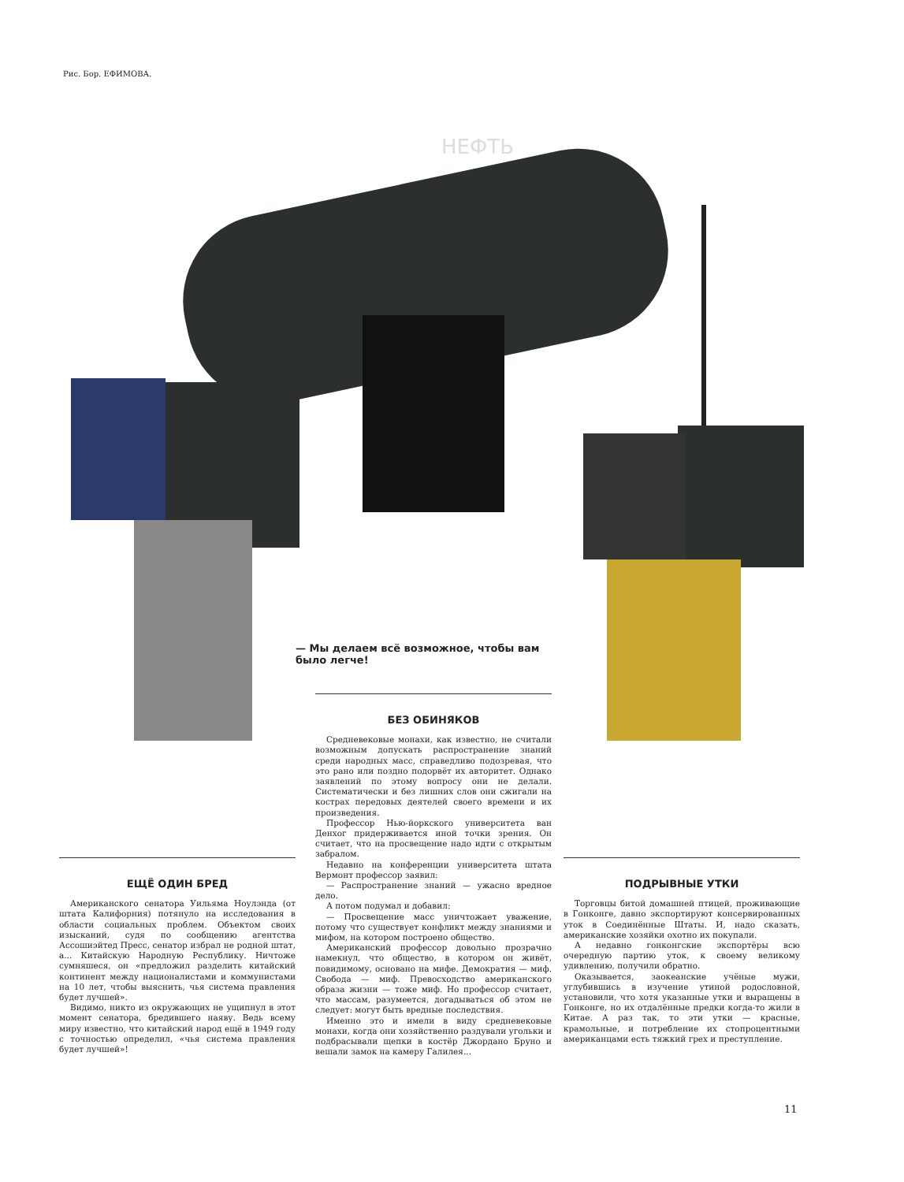Рис. Бор. ЕФИМОВА.
НЕФТЬ
— Мы делаем всё возможное, чтобы вам было легче!
БЕЗ ОБИНЯКОВ
Средневековые монахи, как известно, не считали возможным допускать распространение знаний среди народных масс, справедливо подозревая, что это рано или поздно подорвёт их авторитет. Однако заявлений по этому вопросу они не делали. Систематически и без лишних слов они сжигали на кострах передовых деятелей своего времени и их произведения.
Профессор Нью-йоркского университета ван Денхог придерживается иной точки зрения. Он считает, что на просвещение надо идти с открытым забралом.
Недавно на конференции университета штата Вермонт профессор заявил:
— Распространение знаний — ужасно вредное дело.
А потом подумал и добавил:
— Просвещение масс уничтожает уважение, потому что существует конфликт между знаниями и мифом, на котором построено общество.
Американский профессор довольно прозрачно намекнул, что общество, в котором он живёт, повидимому, основано на мифе. Демократия — миф. Свобода — миф. Превосходство американского образа жизни — тоже миф. Но профессор считает, что массам, разумеется, догадываться об этом не следует: могут быть вредные последствия.
Именно это и имели в виду средневековые монахи, когда они хозяйственно раздували угольки и подбрасывали щепки в костёр Джордано Бруно и вешали замок на камеру Галилея...
ЕЩЁ ОДИН БРЕД
Американского сенатора Уильяма Ноулэнда (от штата Калифорния) потянуло на исследования в области социальных проблем. Объектом своих изысканий, судя по сообщению агентства Ассошиэйтед Пресс, сенатор избрал не родной штат, а... Китайскую Народную Республику. Ничтоже сумняшеся, он «предложил разделить китайский континент между националистами и коммунистами на 10 лет, чтобы выяснить, чья система правления будет лучшей».
Видимо, никто из окружающих не ущипнул в этот момент сенатора, бредившего наяву. Ведь всему миру известно, что китайский народ ещё в 1949 году с точностью определил, «чья система правления будет лучшей»!
ПОДРЫВНЫЕ УТКИ
Торговцы битой домашней птицей, проживающие в Гонконге, давно экспортируют консервированных уток в Соединённые Штаты. И, надо сказать, американские хозяйки охотно их покупали.
А недавно гонконгские экспортёры всю очередную партию уток, к своему великому удивлению, получили обратно.
Оказывается, заокеанские учёные мужи, углубившись в изучение утиной родословной, установили, что хотя указанные утки и выращены в Гонконге, но их отдалённые предки когда-то жили в Китае. А раз так, то эти утки — красные, крамольные, и потребление их стопроцентными американцами есть тяжкий грех и преступление.
11